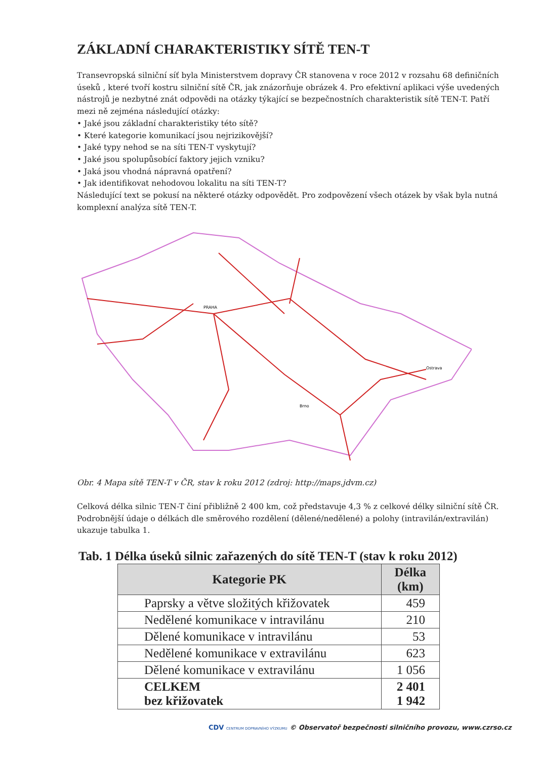ZÁKLADNÍ CHARAKTERISTIKY SÍTĚ TEN-T
Transevropská silniční síť byla Ministerstvem dopravy ČR stanovena v roce 2012 v rozsahu 68 definičních úseků , které tvoří kostru silniční sítě ČR, jak znázorňuje obrázek 4. Pro efektivní aplikaci výše uvedených nástrojů je nezbytné znát odpovědi na otázky týkající se bezpečnostních charakteristik sítě TEN-T. Patří mezi ně zejména následující otázky:
• Jaké jsou základní charakteristiky této sítě?
• Které kategorie komunikací jsou nejrizikovější?
• Jaké typy nehod se na síti TEN-T vyskytují?
• Jaké jsou spolupůsobící faktory jejich vzniku?
• Jaká jsou vhodná nápravná opatření?
• Jak identifikovat nehodovou lokalitu na síti TEN-T?
Následující text se pokusí na některé otázky odpovědět. Pro zodpovězení všech otázek by však byla nutná komplexní analýza sítě TEN-T.
PRAHA
Brno
Ostrava
Obr. 4 Mapa sítě TEN-T v ČR, stav k roku 2012 (zdroj: http://maps.jdvm.cz)
Celková délka silnic TEN-T činí přibližně 2 400 km, což představuje 4,3 % z celkové délky silniční sítě ČR. Podrobnější údaje o délkách dle směrového rozdělení (dělené/nedělené) a polohy (intravilán/extravilán) ukazuje tabulka 1.
Tab. 1 Délka úseků silnic zařazených do sítě TEN-T (stav k roku 2012)
| Kategorie PK | Délka (km) |
| --- | --- |
| Paprsky a větve složitých křižovatek | 459 |
| Nedělené komunikace v intravilánu | 210 |
| Dělené komunikace v intravilánu | 53 |
| Nedělené komunikace v extravilánu | 623 |
| Dělené komunikace v extravilánu | 1 056 |
| CELKEM bez křižovatek | 2 401 1 942 |
CDV CENTRUM DOPRAVNÍHO VÝZKUMU © Observatoř bezpečnosti silničního provozu, www.czrso.cz